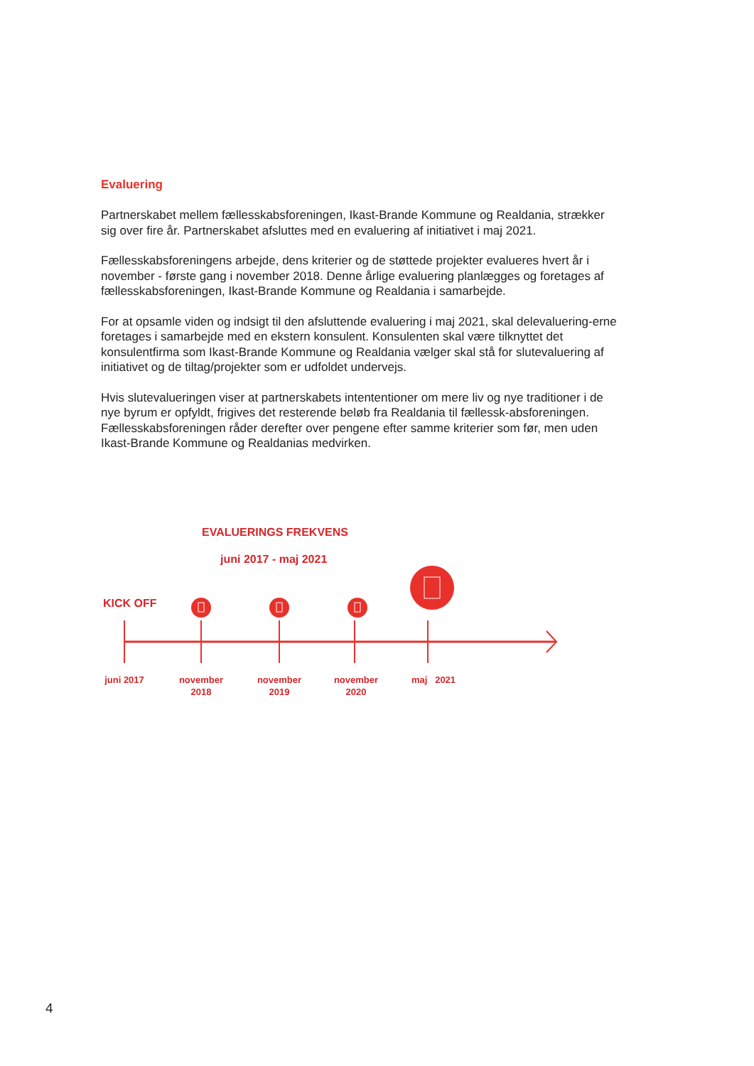Evaluering
Partnerskabet mellem fællesskabsforeningen, Ikast-Brande Kommune og Realdania, strækker sig over fire år. Partnerskabet afsluttes med en evaluering af initiativet i maj 2021.
Fællesskabsforeningens arbejde, dens kriterier og de støttede projekter evalueres hvert år i november - første gang i november 2018. Denne årlige evaluering planlægges og foretages af fællesskabsforeningen, Ikast-Brande Kommune og Realdania i samarbejde.
For at opsamle viden og indsigt til den afsluttende evaluering i maj 2021, skal delevaluering-erne foretages i samarbejde med en ekstern konsulent. Konsulenten skal være tilknyttet det konsulentfirma som Ikast-Brande Kommune og Realdania vælger skal stå for slutevaluering af initiativet og de tiltag/projekter som er udfoldet undervejs.
Hvis slutevalueringen viser at partnerskabets intententioner om mere liv og nye traditioner i de nye byrum er opfyldt, frigives det resterende beløb fra Realdania til fællessk-absforeningen. Fællesskabsforeningen råder derefter over pengene efter samme kriterier som før, men uden Ikast-Brande Kommune og Realdanias medvirken.
EVALUERINGS FREKVENS
juni 2017 - maj 2021
KICK OFF
juni 2017
november 2018
november 2019
november 2020
maj 2021
4